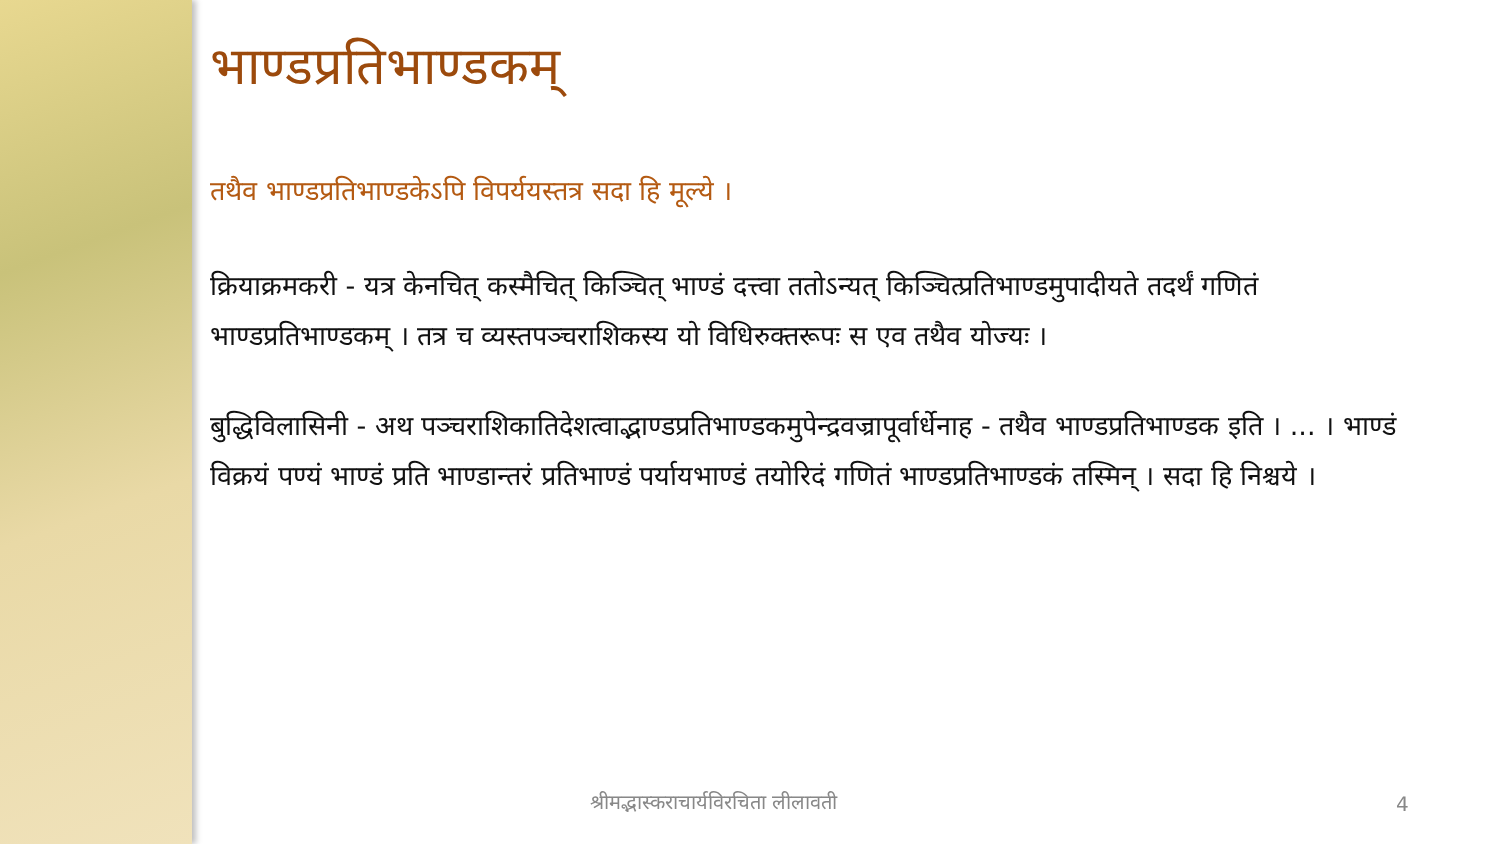भाण्डप्रतिभाण्डकम्
तथैव भाण्डप्रतिभाण्डकेऽपि विपर्ययस्तत्र सदा हि मूल्ये ।
क्रियाक्रमकरी - यत्र केनचित् कस्मैचित् किञ्चित् भाण्डं दत्त्वा ततोऽन्यत् किञ्चित्प्रतिभाण्डमुपादीयते तदर्थं गणितं भाण्डप्रतिभाण्डकम् । तत्र च व्यस्तपञ्चराशिकस्य यो विधिरुक्तरूपः स एव तथैव योज्यः ।
बुद्धिविलासिनी - अथ पञ्चराशिकातिदेशत्वाद्भाण्डप्रतिभाण्डकमुपेन्द्रवज्रापूर्वार्धेनाह - तथैव भाण्डप्रतिभाण्डक इति । ... । भाण्डं विक्रयं पण्यं भाण्डं प्रति भाण्डान्तरं प्रतिभाण्डं पर्यायभाण्डं तयोरिदं गणितं भाण्डप्रतिभाण्डकं तस्मिन् । सदा हि निश्चये ।
श्रीमद्भास्कराचार्यविरचिता लीलावती
4